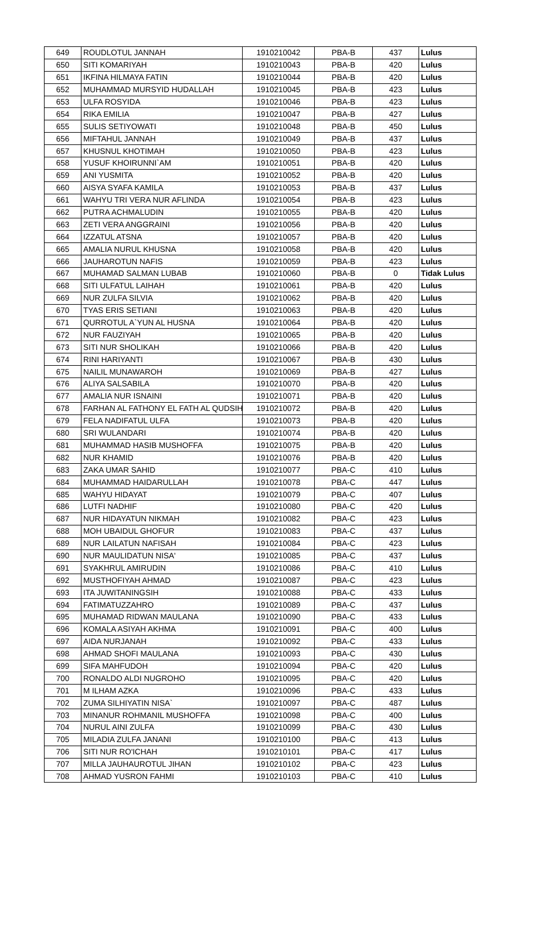| 649 | ROUDLOTUL JANNAH | 1910210042 | PBA-B | 437 | Lulus |
| 650 | SITI KOMARIYAH | 1910210043 | PBA-B | 420 | Lulus |
| 651 | IKFINA HILMAYA FATIN | 1910210044 | PBA-B | 420 | Lulus |
| 652 | MUHAMMAD MURSYID HUDALLAH | 1910210045 | PBA-B | 423 | Lulus |
| 653 | ULFA ROSYIDA | 1910210046 | PBA-B | 423 | Lulus |
| 654 | RIKA EMILIA | 1910210047 | PBA-B | 427 | Lulus |
| 655 | SULIS SETIYOWATI | 1910210048 | PBA-B | 450 | Lulus |
| 656 | MIFTAHUL JANNAH | 1910210049 | PBA-B | 437 | Lulus |
| 657 | KHUSNUL KHOTIMAH | 1910210050 | PBA-B | 423 | Lulus |
| 658 | YUSUF KHOIRUNNI`AM | 1910210051 | PBA-B | 420 | Lulus |
| 659 | ANI YUSMITA | 1910210052 | PBA-B | 420 | Lulus |
| 660 | AISYA SYAFA KAMILA | 1910210053 | PBA-B | 437 | Lulus |
| 661 | WAHYU TRI VERA NUR AFLINDA | 1910210054 | PBA-B | 423 | Lulus |
| 662 | PUTRA ACHMALUDIN | 1910210055 | PBA-B | 420 | Lulus |
| 663 | ZETI VERA ANGGRAINI | 1910210056 | PBA-B | 420 | Lulus |
| 664 | IZZATUL ATSNA | 1910210057 | PBA-B | 420 | Lulus |
| 665 | AMALIA NURUL KHUSNA | 1910210058 | PBA-B | 420 | Lulus |
| 666 | JAUHAROTUN NAFIS | 1910210059 | PBA-B | 423 | Lulus |
| 667 | MUHAMAD SALMAN LUBAB | 1910210060 | PBA-B | 0 | Tidak Lulus |
| 668 | SITI ULFATUL LAIHAH | 1910210061 | PBA-B | 420 | Lulus |
| 669 | NUR ZULFA SILVIA | 1910210062 | PBA-B | 420 | Lulus |
| 670 | TYAS ERIS SETIANI | 1910210063 | PBA-B | 420 | Lulus |
| 671 | QURROTUL A`YUN AL HUSNA | 1910210064 | PBA-B | 420 | Lulus |
| 672 | NUR FAUZIYAH | 1910210065 | PBA-B | 420 | Lulus |
| 673 | SITI NUR SHOLIKAH | 1910210066 | PBA-B | 420 | Lulus |
| 674 | RINI HARIYANTI | 1910210067 | PBA-B | 430 | Lulus |
| 675 | NAILIL MUNAWAROH | 1910210069 | PBA-B | 427 | Lulus |
| 676 | ALIYA SALSABILA | 1910210070 | PBA-B | 420 | Lulus |
| 677 | AMALIA NUR ISNAINI | 1910210071 | PBA-B | 420 | Lulus |
| 678 | FARHAN AL FATHONY EL FATH AL QUDSIH | 1910210072 | PBA-B | 420 | Lulus |
| 679 | FELA NADIFATUL ULFA | 1910210073 | PBA-B | 420 | Lulus |
| 680 | SRI WULANDARI | 1910210074 | PBA-B | 420 | Lulus |
| 681 | MUHAMMAD HASIB MUSHOFFA | 1910210075 | PBA-B | 420 | Lulus |
| 682 | NUR KHAMID | 1910210076 | PBA-B | 420 | Lulus |
| 683 | ZAKA UMAR SAHID | 1910210077 | PBA-C | 410 | Lulus |
| 684 | MUHAMMAD HAIDARULLAH | 1910210078 | PBA-C | 447 | Lulus |
| 685 | WAHYU HIDAYAT | 1910210079 | PBA-C | 407 | Lulus |
| 686 | LUTFI NADHIF | 1910210080 | PBA-C | 420 | Lulus |
| 687 | NUR HIDAYATUN NIKMAH | 1910210082 | PBA-C | 423 | Lulus |
| 688 | MOH UBAIDUL GHOFUR | 1910210083 | PBA-C | 437 | Lulus |
| 689 | NUR LAILATUN NAFISAH | 1910210084 | PBA-C | 423 | Lulus |
| 690 | NUR MAULIDATUN NISA' | 1910210085 | PBA-C | 437 | Lulus |
| 691 | SYAKHRUL AMIRUDIN | 1910210086 | PBA-C | 410 | Lulus |
| 692 | MUSTHOFIYAH AHMAD | 1910210087 | PBA-C | 423 | Lulus |
| 693 | ITA JUWITANINGSIH | 1910210088 | PBA-C | 433 | Lulus |
| 694 | FATIMATUZZAHRO | 1910210089 | PBA-C | 437 | Lulus |
| 695 | MUHAMAD RIDWAN MAULANA | 1910210090 | PBA-C | 433 | Lulus |
| 696 | KOMALA ASIYAH AKHMA | 1910210091 | PBA-C | 400 | Lulus |
| 697 | AIDA NURJANAH | 1910210092 | PBA-C | 433 | Lulus |
| 698 | AHMAD SHOFI MAULANA | 1910210093 | PBA-C | 430 | Lulus |
| 699 | SIFA MAHFUDOH | 1910210094 | PBA-C | 420 | Lulus |
| 700 | RONALDO ALDI NUGROHO | 1910210095 | PBA-C | 420 | Lulus |
| 701 | M ILHAM AZKA | 1910210096 | PBA-C | 433 | Lulus |
| 702 | ZUMA SILHIYATIN NISA` | 1910210097 | PBA-C | 487 | Lulus |
| 703 | MINANUR ROHMANIL MUSHOFFA | 1910210098 | PBA-C | 400 | Lulus |
| 704 | NURUL AINI ZULFA | 1910210099 | PBA-C | 430 | Lulus |
| 705 | MILADIA ZULFA JANANI | 1910210100 | PBA-C | 413 | Lulus |
| 706 | SITI NUR RO'ICHAH | 1910210101 | PBA-C | 417 | Lulus |
| 707 | MILLA JAUHAUROTUL JIHAN | 1910210102 | PBA-C | 423 | Lulus |
| 708 | AHMAD YUSRON FAHMI | 1910210103 | PBA-C | 410 | Lulus |